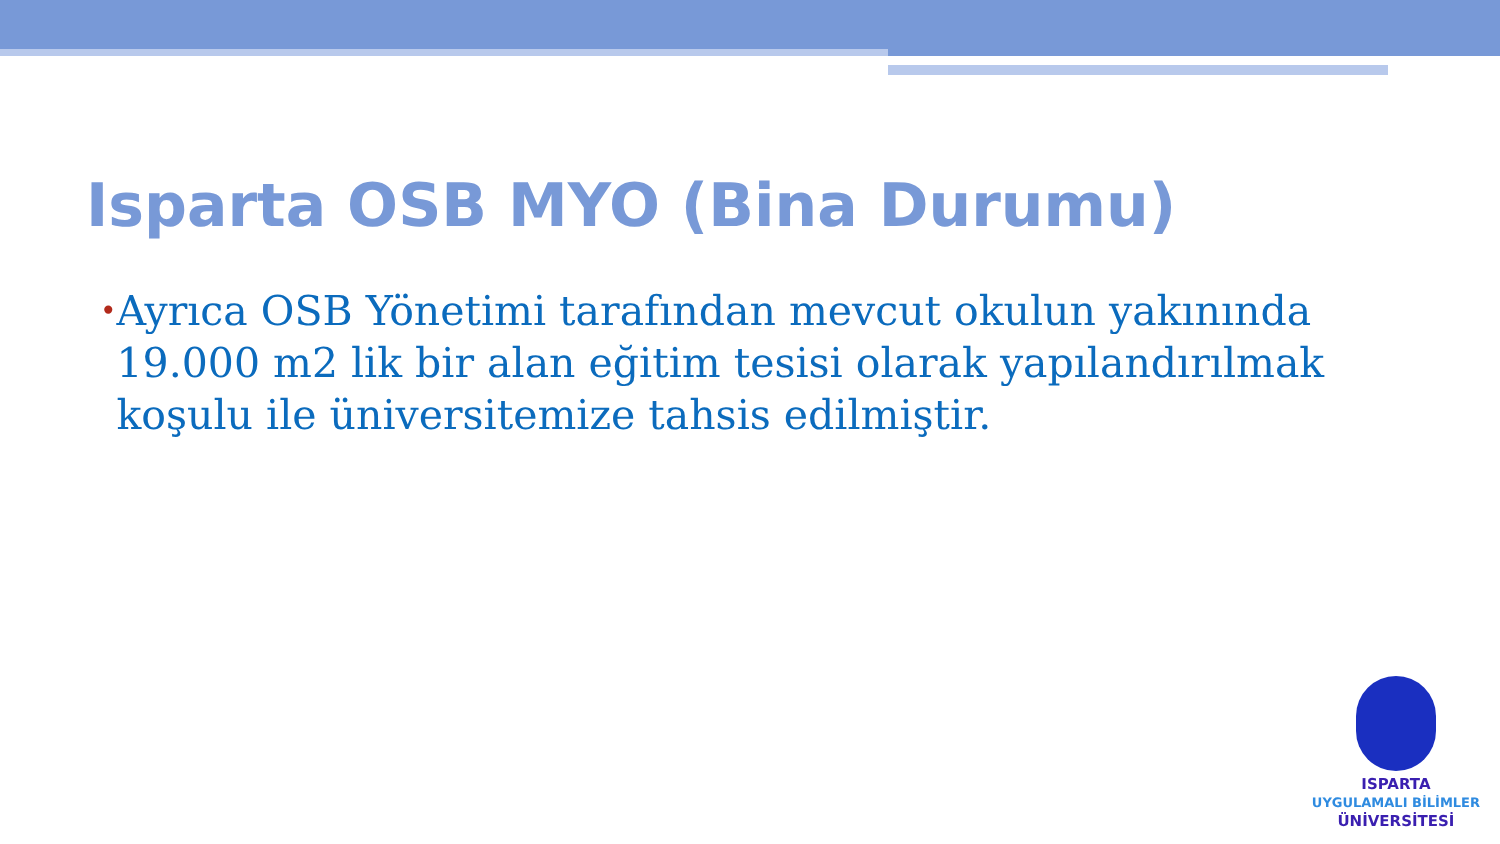Isparta OSB MYO (Bina Durumu)
• Ayrıca OSB Yönetimi tarafından mevcut okulun yakınında 19.000 m2 lik bir alan eğitim tesisi olarak yapılandırılmak koşulu ile üniversitemize tahsis edilmiştir.
ISPARTA
UYGULAMALI BİLİMLER
ÜNİVERSİTESİ